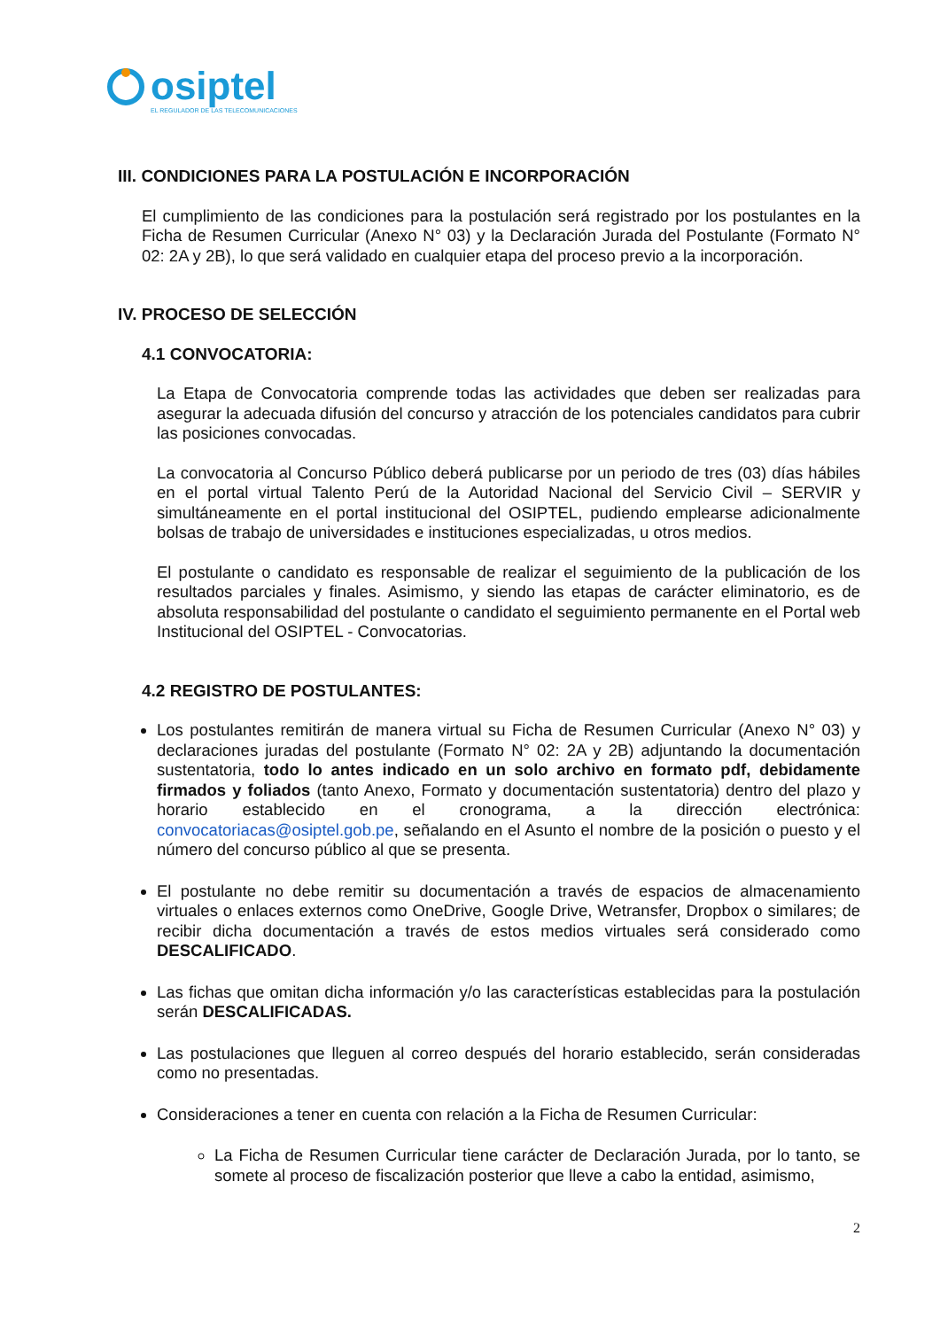osiptel
EL REGULADOR DE LAS TELECOMUNICACIONES
III. CONDICIONES PARA LA POSTULACIÓN E INCORPORACIÓN
El cumplimiento de las condiciones para la postulación será registrado por los postulantes en la Ficha de Resumen Curricular (Anexo N° 03) y la Declaración Jurada del Postulante (Formato N° 02: 2A y 2B), lo que será validado en cualquier etapa del proceso previo a la incorporación.
IV. PROCESO DE SELECCIÓN
4.1 CONVOCATORIA:
La Etapa de Convocatoria comprende todas las actividades que deben ser realizadas para asegurar la adecuada difusión del concurso y atracción de los potenciales candidatos para cubrir las posiciones convocadas.
La convocatoria al Concurso Público deberá publicarse por un periodo de tres (03) días hábiles en el portal virtual Talento Perú de la Autoridad Nacional del Servicio Civil – SERVIR y simultáneamente en el portal institucional del OSIPTEL, pudiendo emplearse adicionalmente bolsas de trabajo de universidades e instituciones especializadas, u otros medios.
El postulante o candidato es responsable de realizar el seguimiento de la publicación de los resultados parciales y finales. Asimismo, y siendo las etapas de carácter eliminatorio, es de absoluta responsabilidad del postulante o candidato el seguimiento permanente en el Portal web Institucional del OSIPTEL - Convocatorias.
4.2 REGISTRO DE POSTULANTES:
Los postulantes remitirán de manera virtual su Ficha de Resumen Curricular (Anexo N° 03) y declaraciones juradas del postulante (Formato N° 02: 2A y 2B) adjuntando la documentación sustentatoria, todo lo antes indicado en un solo archivo en formato pdf, debidamente firmados y foliados (tanto Anexo, Formato y documentación sustentatoria) dentro del plazo y horario establecido en el cronograma, a la dirección electrónica: convocatoriacas@osiptel.gob.pe, señalando en el Asunto el nombre de la posición o puesto y el número del concurso público al que se presenta.
El postulante no debe remitir su documentación a través de espacios de almacenamiento virtuales o enlaces externos como OneDrive, Google Drive, Wetransfer, Dropbox o similares; de recibir dicha documentación a través de estos medios virtuales será considerado como DESCALIFICADO.
Las fichas que omitan dicha información y/o las características establecidas para la postulación serán DESCALIFICADAS.
Las postulaciones que lleguen al correo después del horario establecido, serán consideradas como no presentadas.
Consideraciones a tener en cuenta con relación a la Ficha de Resumen Curricular:
La Ficha de Resumen Curricular tiene carácter de Declaración Jurada, por lo tanto, se somete al proceso de fiscalización posterior que lleve a cabo la entidad, asimismo,
2